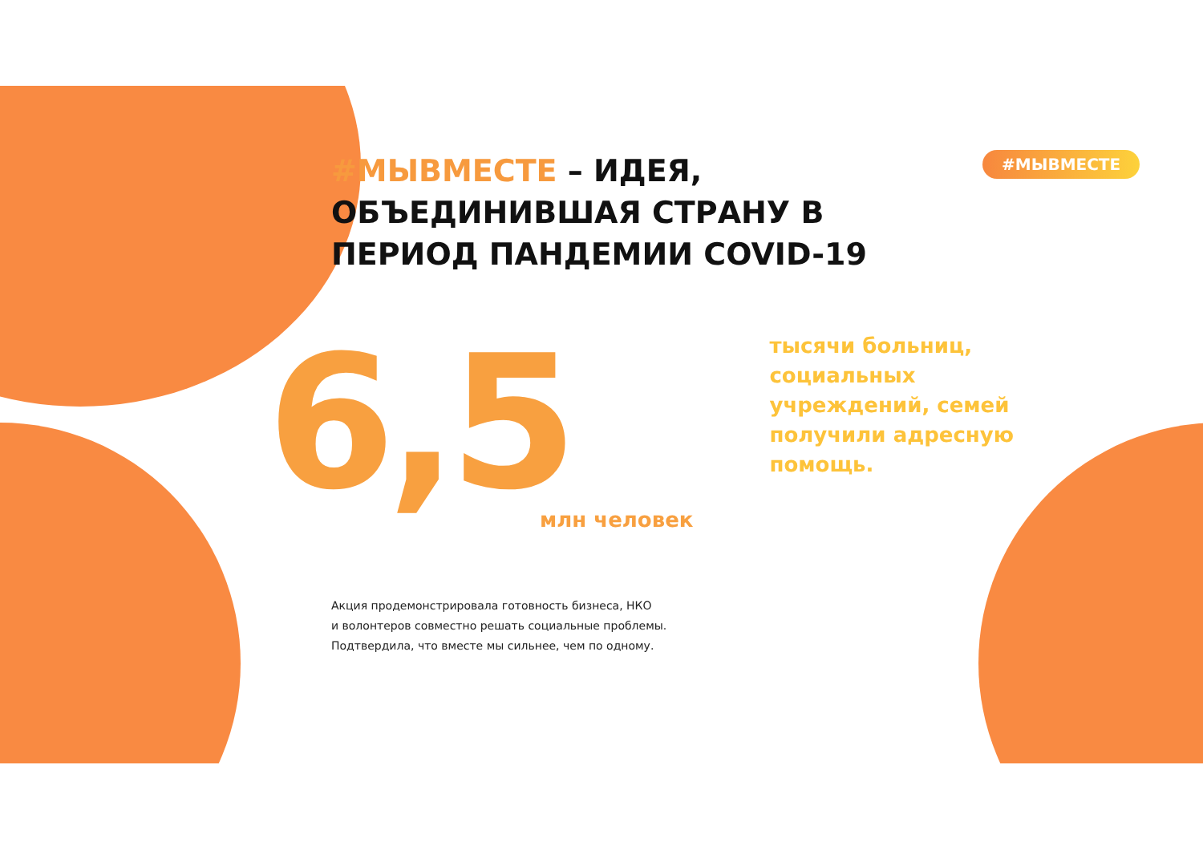#МЫВМЕСТЕ
#МЫВМЕСТЕ – ИДЕЯ, ОБЪЕДИНИВШАЯ СТРАНУ В ПЕРИОД ПАНДЕМИИ COVID-19
6,5
млн человек
тысячи больниц, социальных учреждений, семей получили адресную помощь.
Акция продемонстрировала готовность бизнеса, НКО
и волонтеров совместно решать социальные проблемы.
Подтвердила, что вместе мы сильнее, чем по одному.